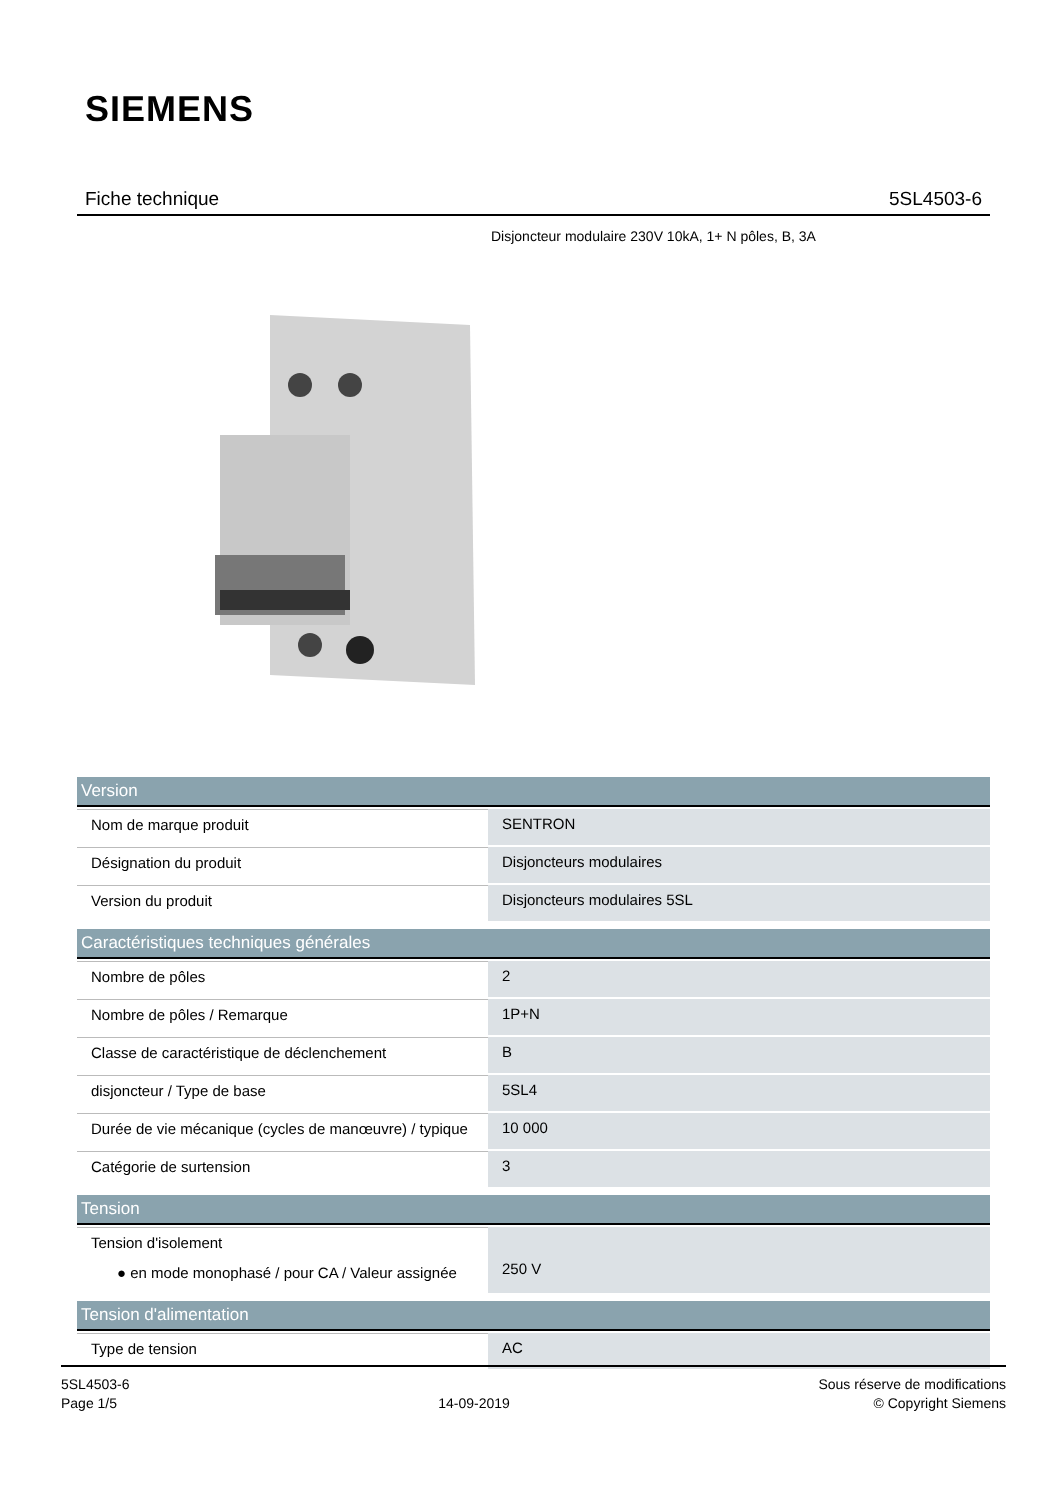SIEMENS
Fiche technique 5SL4503-6
Disjoncteur modulaire 230V 10kA, 1+ N pôles, B, 3A
| Version | |
| --- | --- |
| Nom de marque produit | SENTRON |
| Désignation du produit | Disjoncteurs modulaires |
| Version du produit | Disjoncteurs modulaires 5SL |
| Caractéristiques techniques générales | |
| Nombre de pôles | 2 |
| Nombre de pôles / Remarque | 1P+N |
| Classe de caractéristique de déclenchement | B |
| disjoncteur / Type de base | 5SL4 |
| Durée de vie mécanique (cycles de manœuvre) / typique | 10 000 |
| Catégorie de surtension | 3 |
| Tension | |
| Tension d'isolement ● en mode monophasé / pour CA / Valeur assignée | 250 V |
| Tension d'alimentation | |
| Type de tension | AC |
5SL4503-6
Page 1/5
14-09-2019
Sous réserve de modifications
© Copyright Siemens